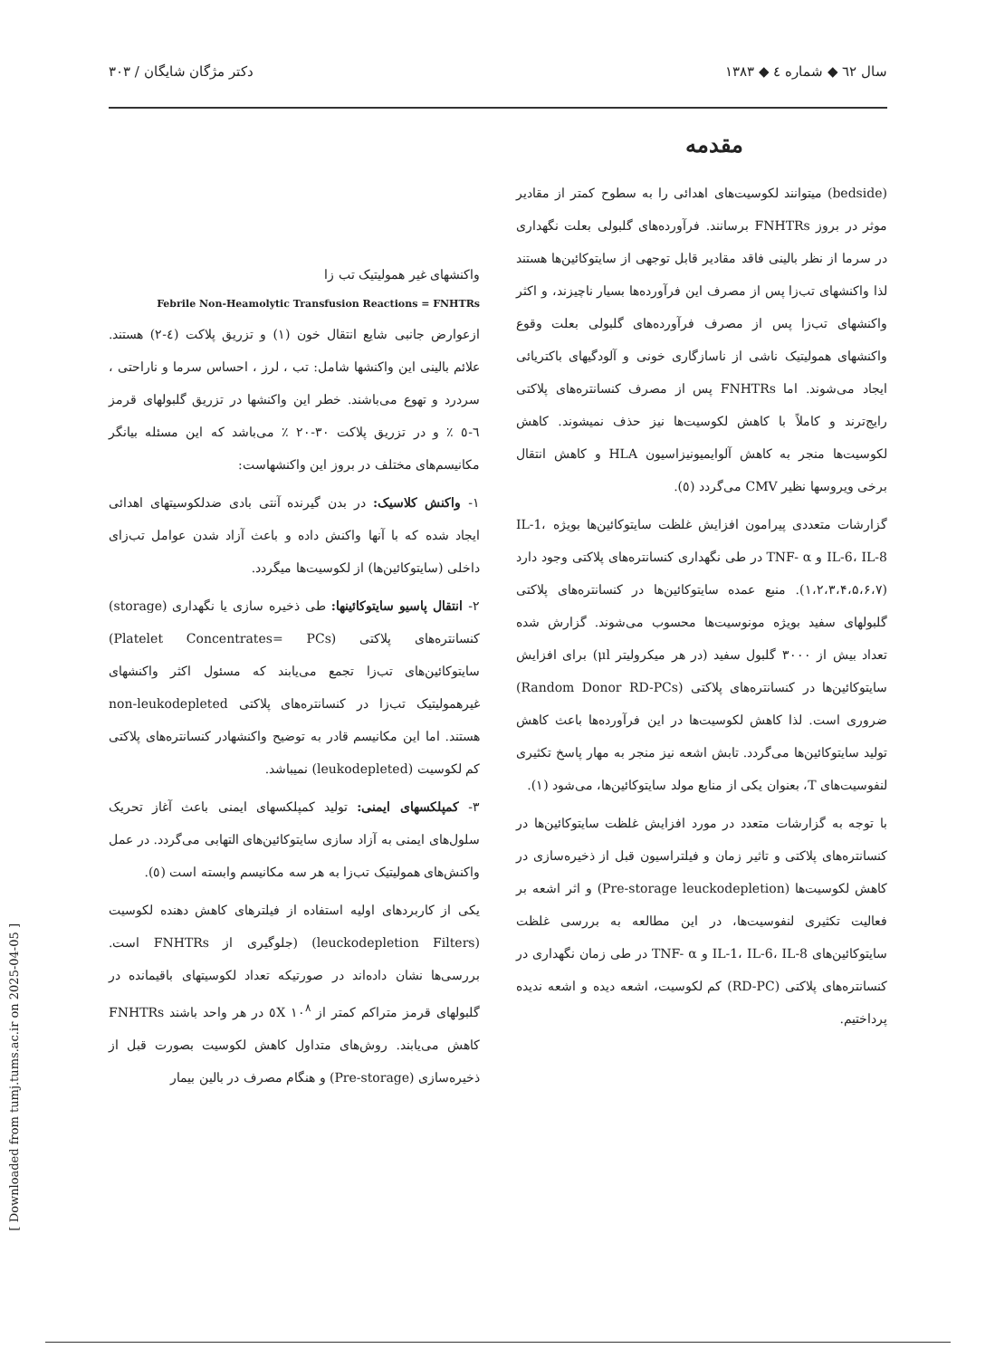سال ٦٢ ◆ شماره ٤ ◆ ١٣٨٣ دکتر مژگان شایگان / ٣٠٣
مقدمه
واکنشهای غیر همولیتیک تب زا
Febrile Non-Heamolytic Transfusion Reactions = FNHTRs
ازعوارض جانبی شایع انتقال خون (١) و تزریق پلاکت (٤-٢) هستند. علائم بالینی این واکنشها شامل: تب ، لرز ، احساس سرما و ناراحتی ، سردرد و تهوع می‌باشند. خطر این واکنشها در تزریق گلبولهای قرمز ٦-٥ ٪ و در تزریق پلاکت ٣٠-٢٠ ٪ می‌باشد که این مسئله بیانگر مکانیسم‌های مختلف در بروز این واکنشهاست:
١- واکنش کلاسیک: در بدن گیرنده آنتی بادی ضدلکوسیتهای اهدائی ایجاد شده که با آنها واکنش داده و باعث آزاد شدن عوامل تب‌زای داخلی (سایتوکائین‌ها) از لکوسیت‌ها میگردد.
٢- انتقال پاسیو سایتوکائینها: طی ذخیره سازی یا نگهداری (storage) کنسانتره‌های پلاکتی (Platelet Concentrates= PCs) سایتوکائین‌های تب‌زا تجمع می‌یابند که مسئول اکثر واکنشهای غیرهمولیتیک تب‌زا در کنسانتره‌های پلاکتی non-leukodepleted هستند. اما این مکانیسم قادر به توضیح واکنشهادر کنسانتره‌های پلاکتی کم لکوسیت (leukodepleted) نمیباشد.
٣- کمپلکسهای ایمنی: تولید کمپلکسهای ایمنی باعث آغاز تحریک سلول‌های ایمنی به آزاد سازی سایتوکائین‌های التهابی می‌گردد. در عمل واکنش‌های همولیتیک تب‌زا به هر سه مکانیسم وابسته است (٥).
یکی از کاربردهای اولیه استفاده از فیلترهای کاهش دهنده لکوسیت (leuckodepletion Filters) (جلوگیری از FNHTRs است. بررسی‌ها نشان داده‌اند در صورتیکه تعداد لکوسیتهای باقیمانده در گلبولهای قرمز متراکم کمتر از ١٠<sup>٨</sup> ٥X در هر واحد باشند FNHTRs کاهش می‌یابند. روش‌های متداول کاهش لکوسیت بصورت قبل از ذخیره‌سازی (Pre-storage) و هنگام مصرف در بالین بیمار
(bedside) میتوانند لکوسیت‌های اهدائی را به سطوح کمتر از مقادیر موثر در بروز FNHTRs برسانند. فرآورده‌های گلبولی بعلت نگهداری در سرما از نظر بالینی فاقد مقادیر قابل توجهی از سایتوکائین‌ها هستند لذا واکنشهای تب‌زا پس از مصرف این فرآورده‌ها بسیار ناچیزند، و اکثر واکنشهای تب‌زا پس از مصرف فرآورده‌های گلبولی بعلت وقوع واکنشهای همولیتیک ناشی از ناسازگاری خونی و آلودگیهای باکتریائی ایجاد می‌شوند. اما FNHTRs پس از مصرف کنسانتره‌های پلاکتی رایج‌ترند و کاملاً با کاهش لکوسیت‌ها نیز حذف نمیشوند. کاهش لکوسیت‌ها منجر به کاهش آلوایمیونیزاسیون HLA و کاهش انتقال برخی ویروسها نظیر CMV می‌گردد (٥).
گزارشات متعددی پیرامون افزایش غلظت سایتوکائین‌ها بویژه IL-1، IL-6، IL-8 و TNF- α در طی نگهداری کنسانتره‌های پلاکتی وجود دارد (١،٢،٣،۴،۵،۶،٧). منبع عمده سایتوکائین‌ها در کنسانتره‌های پلاکتی گلبولهای سفید بویژه مونوسیت‌ها محسوب می‌شوند. گزارش شده تعداد بیش از ٣٠٠٠ گلبول سفید (در هر میکرولیتر μl) برای افزایش سایتوکائین‌ها در کنسانتره‌های پلاکتی (Random Donor RD-PCs) ضروری است. لذا کاهش لکوسیت‌ها در این فرآورده‌ها باعث کاهش تولید سایتوکائین‌ها می‌گردد. تابش اشعه نیز منجر به مهار پاسخ تکثیری لنفوسیت‌های T، بعنوان یکی از منابع مولد سایتوکائین‌ها، می‌شود (١).
با توجه به گزارشات متعدد در مورد افزایش غلظت سایتوکائین‌ها در کنسانتره‌های پلاکتی و تاثیر زمان و فیلتراسیون قبل از ذخیره‌سازی در کاهش لکوسیت‌ها (Pre-storage leuckodepletion) و اثر اشعه بر فعالیت تکثیری لنفوسیت‌ها، در این مطالعه به بررسی غلظت سایتوکائین‌های IL-1، IL-6، IL-8 و TNF- α در طی زمان نگهداری در کنسانتره‌های پلاکتی (RD-PC) کم لکوسیت، اشعه دیده و اشعه ندیده پرداختیم.
[ Downloaded from tumj.tums.ac.ir on 2025-04-05 ]